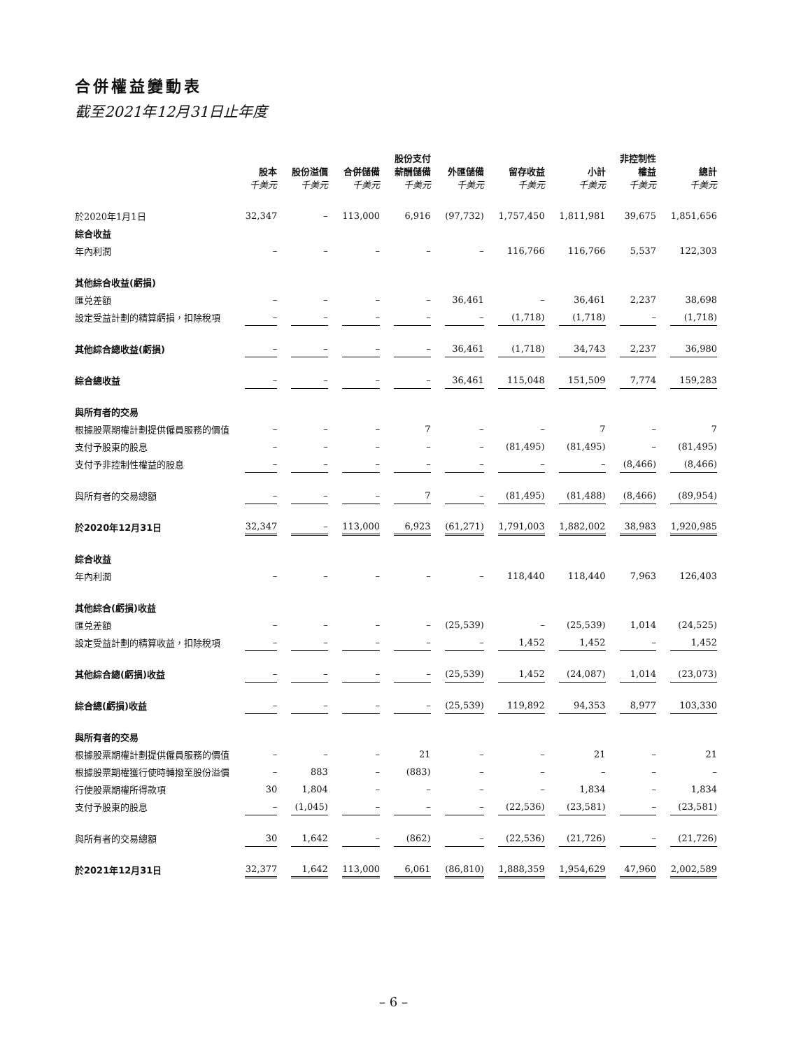合併權益變動表
截至2021年12月31日止年度
| | 股本 千美元 | 股份溢價 千美元 | 合併儲備 千美元 | 股份支付 薪酬儲備 千美元 | 外匯儲備 千美元 | 留存收益 千美元 | 小計 千美元 | 非控制性 權益 千美元 | 總計 千美元 |
| --- | --- | --- | --- | --- | --- | --- | --- | --- | --- |
| 於2020年1月1日 | 32,347 | – | 113,000 | 6,916 | (97,732) | 1,757,450 | 1,811,981 | 39,675 | 1,851,656 |
| 綜合收益 | | | | | | | | | |
| 年內利潤 | – | – | – | – | – | 116,766 | 116,766 | 5,537 | 122,303 |
| 其他綜合收益(虧損) | | | | | | | | | |
| 匯兑差額 | – | – | – | – | 36,461 | – | 36,461 | 2,237 | 38,698 |
| 設定受益計劃的精算虧損，扣除稅項 | – | – | – | – | – | (1,718) | (1,718) | – | (1,718) |
| 其他綜合總收益(虧損) | – | – | – | – | 36,461 | (1,718) | 34,743 | 2,237 | 36,980 |
| 綜合總收益 | – | – | – | – | 36,461 | 115,048 | 151,509 | 7,774 | 159,283 |
| 與所有者的交易 | | | | | | | | | |
| 根據股票期權計劃提供僱員服務的價值 | – | – | – | 7 | – | – | 7 | – | 7 |
| 支付予股東的股息 | – | – | – | – | – | (81,495) | (81,495) | – | (81,495) |
| 支付予非控制性權益的股息 | – | – | – | – | – | – | – | (8,466) | (8,466) |
| 與所有者的交易總額 | – | – | – | 7 | – | (81,495) | (81,488) | (8,466) | (89,954) |
| 於2020年12月31日 | 32,347 | – | 113,000 | 6,923 | (61,271) | 1,791,003 | 1,882,002 | 38,983 | 1,920,985 |
| 綜合收益 | | | | | | | | | |
| 年內利潤 | – | – | – | – | – | 118,440 | 118,440 | 7,963 | 126,403 |
| 其他綜合(虧損)收益 | | | | | | | | | |
| 匯兑差額 | – | – | – | – | (25,539) | – | (25,539) | 1,014 | (24,525) |
| 設定受益計劃的精算收益，扣除稅項 | – | – | – | – | – | 1,452 | 1,452 | – | 1,452 |
| 其他綜合總(虧損)收益 | – | – | – | – | (25,539) | 1,452 | (24,087) | 1,014 | (23,073) |
| 綜合總(虧損)收益 | – | – | – | – | (25,539) | 119,892 | 94,353 | 8,977 | 103,330 |
| 與所有者的交易 | | | | | | | | | |
| 根據股票期權計劃提供僱員服務的價值 | – | – | – | 21 | – | – | 21 | – | 21 |
| 根據股票期權獲行使時轉撥至股份溢價 | – | 883 | – | (883) | – | – | – | – | – |
| 行使股票期權所得款項 | 30 | 1,804 | – | – | – | – | 1,834 | – | 1,834 |
| 支付予股東的股息 | – | (1,045) | – | – | – | (22,536) | (23,581) | – | (23,581) |
| 與所有者的交易總額 | 30 | 1,642 | – | (862) | – | (22,536) | (21,726) | – | (21,726) |
| 於2021年12月31日 | 32,377 | 1,642 | 113,000 | 6,061 | (86,810) | 1,888,359 | 1,954,629 | 47,960 | 2,002,589 |
– 6 –